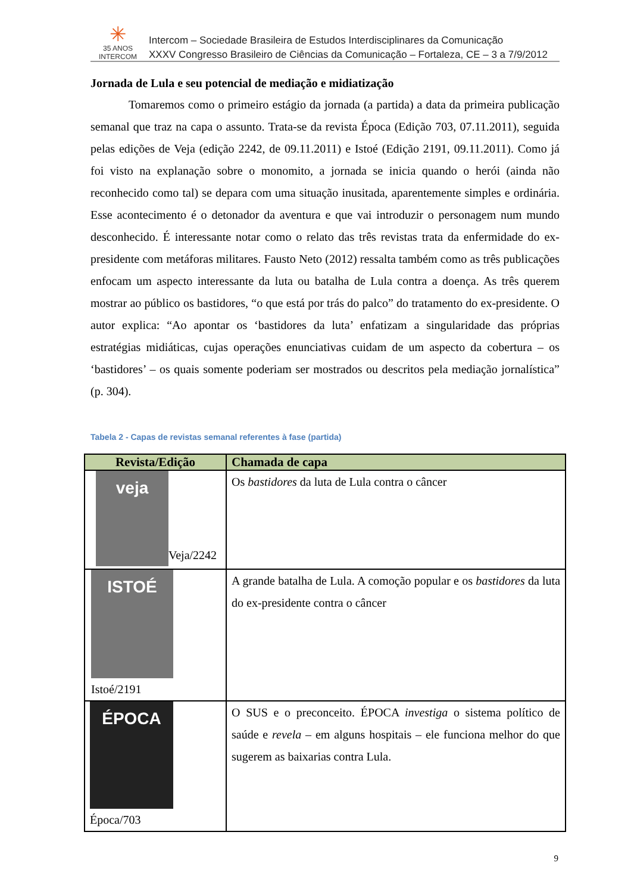✳
35 ANOS
INTERCOM
Intercom – Sociedade Brasileira de Estudos Interdisciplinares da Comunicação
XXXV Congresso Brasileiro de Ciências da Comunicação – Fortaleza, CE – 3 a 7/9/2012
Jornada de Lula e seu potencial de mediação e midiatização
Tomaremos como o primeiro estágio da jornada (a partida) a data da primeira publicação semanal que traz na capa o assunto. Trata-se da revista Época (Edição 703, 07.11.2011), seguida pelas edições de Veja (edição 2242, de 09.11.2011) e Istoé (Edição 2191, 09.11.2011). Como já foi visto na explanação sobre o monomito, a jornada se inicia quando o herói (ainda não reconhecido como tal) se depara com uma situação inusitada, aparentemente simples e ordinária. Esse acontecimento é o detonador da aventura e que vai introduzir o personagem num mundo desconhecido. É interessante notar como o relato das três revistas trata da enfermidade do ex-presidente com metáforas militares. Fausto Neto (2012) ressalta também como as três publicações enfocam um aspecto interessante da luta ou batalha de Lula contra a doença. As três querem mostrar ao público os bastidores, “o que está por trás do palco” do tratamento do ex-presidente. O autor explica: “Ao apontar os ‘bastidores da luta’ enfatizam a singularidade das próprias estratégias midiáticas, cujas operações enunciativas cuidam de um aspecto da cobertura – os ‘bastidores’ – os quais somente poderiam ser mostrados ou descritos pela mediação jornalística” (p. 304).
Tabela 2 - Capas de revistas semanal referentes à fase (partida)
| Revista/Edição | Chamada de capa |
| --- | --- |
| veja Veja/2242 | Os bastidores da luta de Lula contra o câncer |
| ISTOÉ Istoé/2191 | A grande batalha de Lula. A comoção popular e os bastidores da luta do ex-presidente contra o câncer |
| ÉPOCA Época/703 | O SUS e o preconceito. ÉPOCA investiga o sistema político de saúde e revela – em alguns hospitais – ele funciona melhor do que sugerem as baixarias contra Lula. |
9